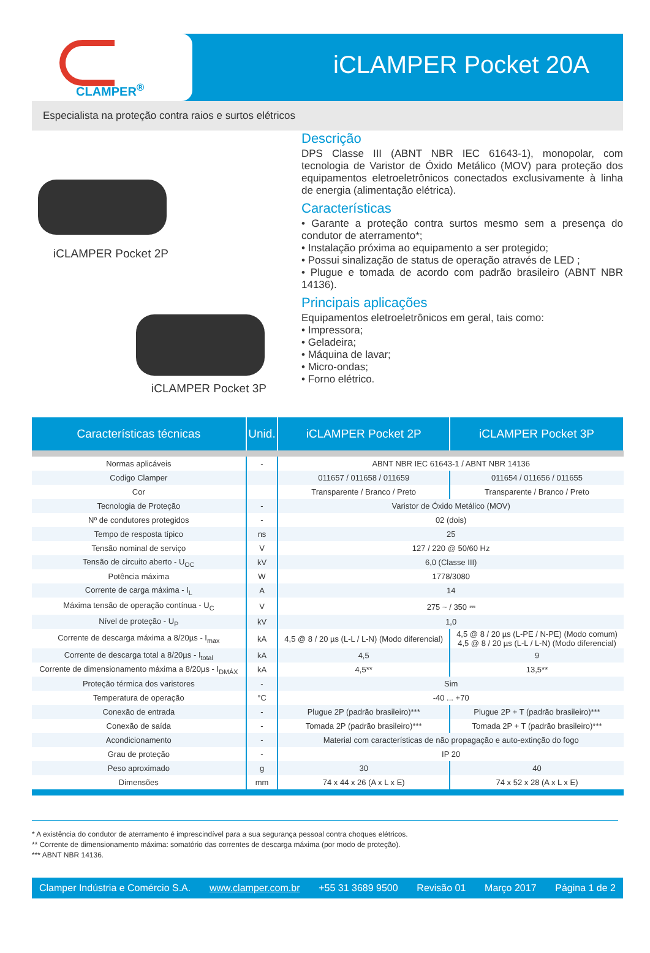CLAMPER<sup>®</sup>
iCLAMPER Pocket 20A
Especialista na proteção contra raios e surtos elétricos
iCLAMPER Pocket 2P
iCLAMPER Pocket 3P
Descrição
DPS Classe III (ABNT NBR IEC 61643-1), monopolar, com tecnologia de Varistor de Óxido Metálico (MOV) para proteção dos equipamentos eletroeletrônicos conectados exclusivamente à linha de energia (alimentação elétrica).
Características
• Garante a proteção contra surtos mesmo sem a presença do condutor de aterramento*;
• Instalação próxima ao equipamento a ser protegido;
• Possui sinalização de status de operação através de LED ;
• Plugue e tomada de acordo com padrão brasileiro (ABNT NBR 14136).
Principais aplicações
Equipamentos eletroeletrônicos em geral, tais como:
• Impressora;
• Geladeira;
• Máquina de lavar;
• Micro-ondas;
• Forno elétrico.
| Características técnicas | Unid. | iCLAMPER Pocket 2P | iCLAMPER Pocket 3P |
| --- | --- | --- | --- |
| Normas aplicáveis | - | ABNT NBR IEC 61643-1 / ABNT NBR 14136 | |
| Codigo Clamper | | 011657 / 011658 / 011659 | 011654 / 011656 / 011655 |
| Cor | | Transparente / Branco / Preto | Transparente / Branco / Preto |
| Tecnologia de Proteção | - | Varistor de Óxido Metálico (MOV) | |
| Nº de condutores protegidos | - | 02 (dois) | |
| Tempo de resposta típico | ns | 25 | |
| Tensão nominal de serviço | V | 127 / 220 @ 50/60 Hz | |
| Tensão de circuito aberto - U<sub>OC</sub> | kV | 6,0 (Classe III) | |
| Potência máxima | W | 1778/3080 | |
| Corrente de carga máxima - I<sub>L</sub> | A | 14 | |
| Máxima tensão de operação contínua - U<sub>C</sub> | V | 275 ~ / 350 ⎓ | |
| Nível de proteção - U<sub>P</sub> | kV | 1,0 | |
| Corrente de descarga máxima a 8/20µs - I<sub>max</sub> | kA | 4,5 @ 8 / 20 µs (L-L / L-N) (Modo diferencial) | 4,5 @ 8 / 20 µs (L-PE / N-PE) (Modo comum) 4,5 @ 8 / 20 µs (L-L / L-N) (Modo diferencial) |
| Corrente de descarga total a 8/20µs - I<sub>total</sub> | kA | 4,5 | 9 |
| Corrente de dimensionamento máxima a 8/20µs - I<sub>DMÁX</sub> | kA | 4,5** | 13,5** |
| Proteção térmica dos varistores | - | Sim | |
| Temperatura de operação | °C | -40 ... +70 | |
| Conexão de entrada | - | Plugue 2P (padrão brasileiro)*** | Plugue 2P + T (padrão brasileiro)*** |
| Conexão de saída | - | Tomada 2P (padrão brasileiro)*** | Tomada 2P + T (padrão brasileiro)*** |
| Acondicionamento | - | Material com características de não propagação e auto-extinção do fogo | |
| Grau de proteção | - | IP 20 | |
| Peso aproximado | g | 30 | 40 |
| Dimensões | mm | 74 x 44 x 26 (A x L x E) | 74 x 52 x 28 (A x L x E) |
* A existência do condutor de aterramento é imprescindível para a sua segurança pessoal contra choques elétricos.
** Corrente de dimensionamento máxima: somatório das correntes de descarga máxima (por modo de proteção).
*** ABNT NBR 14136.
Clamper Indústria e Comércio S.A. www.clamper.com.br +55 31 3689 9500 Revisão 01 Março 2017 Página 1 de 2